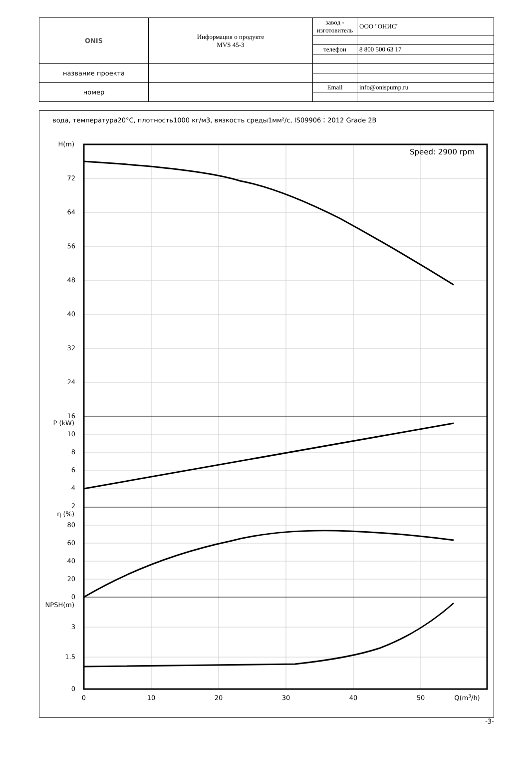| ONIS | Информация о продукте MVS 45-3 | завод - изготовитель | ООО "ОНИС" |
| | | телефон | 8 800 500 63 17 |
| название проекта | | | |
| номер | | Email | info@onispump.ru |
вода, температура20°C, плотность1000 кг/м3, вязкость среды1мм²/с, IS09906：2012 Grade 2B
Speed: 2900 rpm
H(m)
72
64
56
48
40
32
24
16
P (kW)
10
8
6
4
2
η (%)
80
60
40
20
0
NPSH(m)
3
1.5
0
0
10
20
30
40
50
Q(m3/h)
-3-